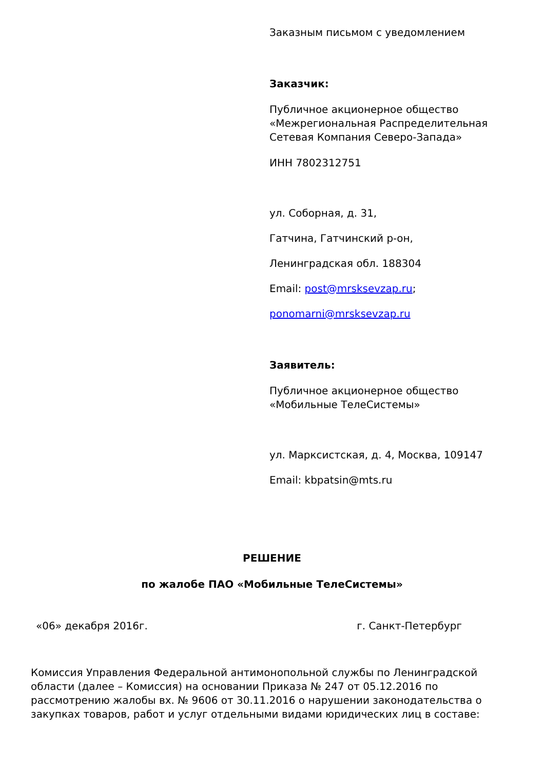Заказным письмом с уведомлением
Заказчик:
Публичное акционерное общество «Межрегиональная Распределительная Сетевая Компания Северо-Запада»
ИНН 7802312751
ул. Соборная, д. 31,
Гатчина, Гатчинский р-он,
Ленинградская обл. 188304
Email: post@mrsksevzap.ru;
ponomarni@mrsksevzap.ru
Заявитель:
Публичное акционерное общество «Мобильные ТелеСистемы»
ул. Марксистская, д. 4, Москва, 109147
Email: kbpatsin@mts.ru
РЕШЕНИЕ
по жалобе ПАО «Мобильные ТелеСистемы»
«06» декабря 2016г. г. Санкт-Петербург
Комиссия Управления Федеральной антимонопольной службы по Ленинградской области (далее – Комиссия) на основании Приказа № 247 от 05.12.2016 по рассмотрению жалобы вх. № 9606 от 30.11.2016 о нарушении законодательства о закупках товаров, работ и услуг отдельными видами юридических лиц в составе: